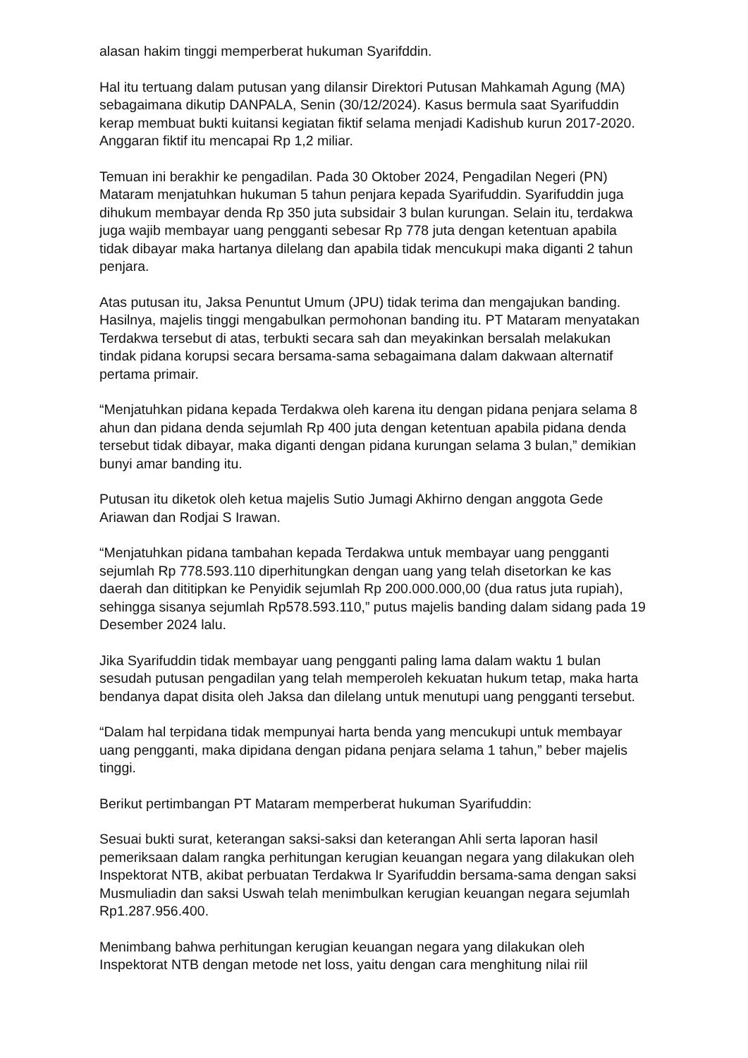alasan hakim tinggi memperberat hukuman Syarifddin.
Hal itu tertuang dalam putusan yang dilansir Direktori Putusan Mahkamah Agung (MA) sebagaimana dikutip DANPALA, Senin (30/12/2024). Kasus bermula saat Syarifuddin kerap membuat bukti kuitansi kegiatan fiktif selama menjadi Kadishub kurun 2017-2020. Anggaran fiktif itu mencapai Rp 1,2 miliar.
Temuan ini berakhir ke pengadilan. Pada 30 Oktober 2024, Pengadilan Negeri (PN) Mataram menjatuhkan hukuman 5 tahun penjara kepada Syarifuddin. Syarifuddin juga dihukum membayar denda Rp 350 juta subsidair 3 bulan kurungan. Selain itu, terdakwa juga wajib membayar uang pengganti sebesar Rp 778 juta dengan ketentuan apabila tidak dibayar maka hartanya dilelang dan apabila tidak mencukupi maka diganti 2 tahun penjara.
Atas putusan itu, Jaksa Penuntut Umum (JPU) tidak terima dan mengajukan banding. Hasilnya, majelis tinggi mengabulkan permohonan banding itu. PT Mataram menyatakan Terdakwa tersebut di atas, terbukti secara sah dan meyakinkan bersalah melakukan tindak pidana korupsi secara bersama-sama sebagaimana dalam dakwaan alternatif pertama primair.
“Menjatuhkan pidana kepada Terdakwa oleh karena itu dengan pidana penjara selama 8 ahun dan pidana denda sejumlah Rp 400 juta dengan ketentuan apabila pidana denda tersebut tidak dibayar, maka diganti dengan pidana kurungan selama 3 bulan,” demikian bunyi amar banding itu.
Putusan itu diketok oleh ketua majelis Sutio Jumagi Akhirno dengan anggota Gede Ariawan dan Rodjai S Irawan.
“Menjatuhkan pidana tambahan kepada Terdakwa untuk membayar uang pengganti sejumlah Rp 778.593.110 diperhitungkan dengan uang yang telah disetorkan ke kas daerah dan dititipkan ke Penyidik sejumlah Rp 200.000.000,00 (dua ratus juta rupiah), sehingga sisanya sejumlah Rp578.593.110,” putus majelis banding dalam sidang pada 19 Desember 2024 lalu.
Jika Syarifuddin tidak membayar uang pengganti paling lama dalam waktu 1 bulan sesudah putusan pengadilan yang telah memperoleh kekuatan hukum tetap, maka harta bendanya dapat disita oleh Jaksa dan dilelang untuk menutupi uang pengganti tersebut.
“Dalam hal terpidana tidak mempunyai harta benda yang mencukupi untuk membayar uang pengganti, maka dipidana dengan pidana penjara selama 1 tahun,” beber majelis tinggi.
Berikut pertimbangan PT Mataram memperberat hukuman Syarifuddin:
Sesuai bukti surat, keterangan saksi-saksi dan keterangan Ahli serta laporan hasil pemeriksaan dalam rangka perhitungan kerugian keuangan negara yang dilakukan oleh Inspektorat NTB, akibat perbuatan Terdakwa Ir Syarifuddin bersama-sama dengan saksi Musmuliadin dan saksi Uswah telah menimbulkan kerugian keuangan negara sejumlah Rp1.287.956.400.
Menimbang bahwa perhitungan kerugian keuangan negara yang dilakukan oleh Inspektorat NTB dengan metode net loss, yaitu dengan cara menghitung nilai riil